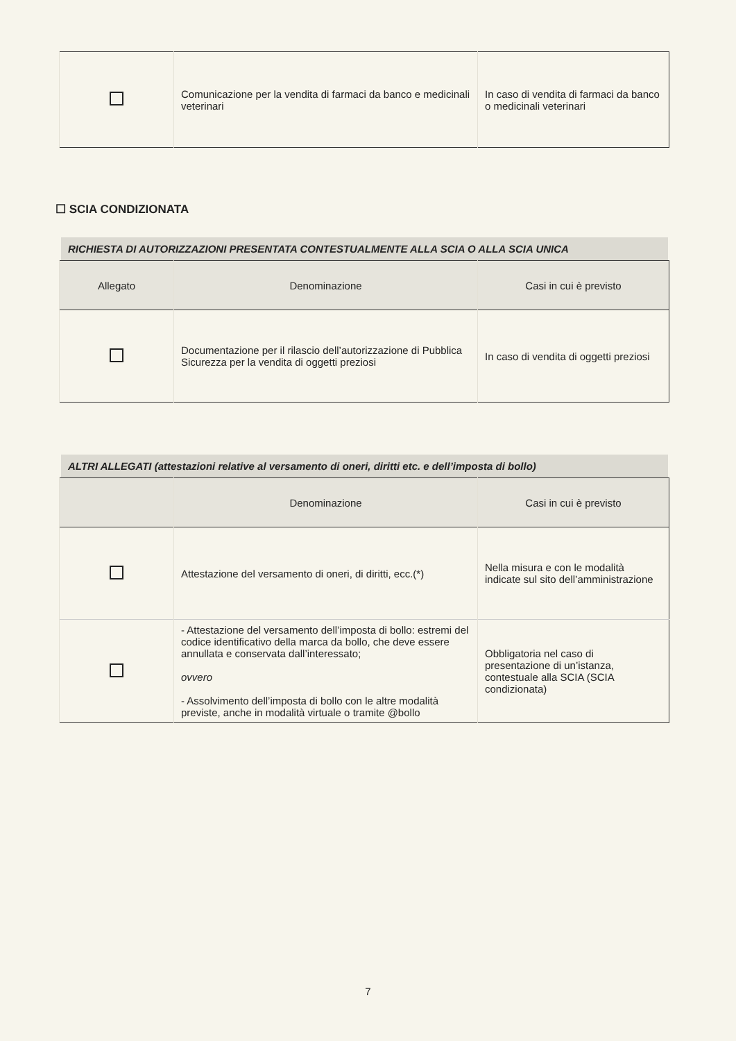| | Comunicazione per la vendita di farmaci da banco e medicinali veterinari | In caso di vendita di farmaci da banco o medicinali veterinari |
☐ SCIA CONDIZIONATA
RICHIESTA DI AUTORIZZAZIONI PRESENTATA CONTESTUALMENTE ALLA SCIA O ALLA SCIA UNICA
| Allegato | Denominazione | Casi in cui è previsto |
| --- | --- | --- |
| | Documentazione per il rilascio dell’autorizzazione di Pubblica Sicurezza per la vendita di oggetti preziosi | In caso di vendita di oggetti preziosi |
ALTRI ALLEGATI (attestazioni relative al versamento di oneri, diritti etc. e dell’imposta di bollo)
| | Denominazione | Casi in cui è previsto |
| --- | --- | --- |
| | Attestazione del versamento di oneri, di diritti, ecc.(*) | Nella misura e con le modalità indicate sul sito dell’amministrazione |
| | - Attestazione del versamento dell’imposta di bollo: estremi del codice identificativo della marca da bollo, che deve essere annullata e conservata dall’interessato; ovvero - Assolvimento dell’imposta di bollo con le altre modalità previste, anche in modalità virtuale o tramite @bollo | Obbligatoria nel caso di presentazione di un’istanza, contestuale alla SCIA (SCIA condizionata) |
7